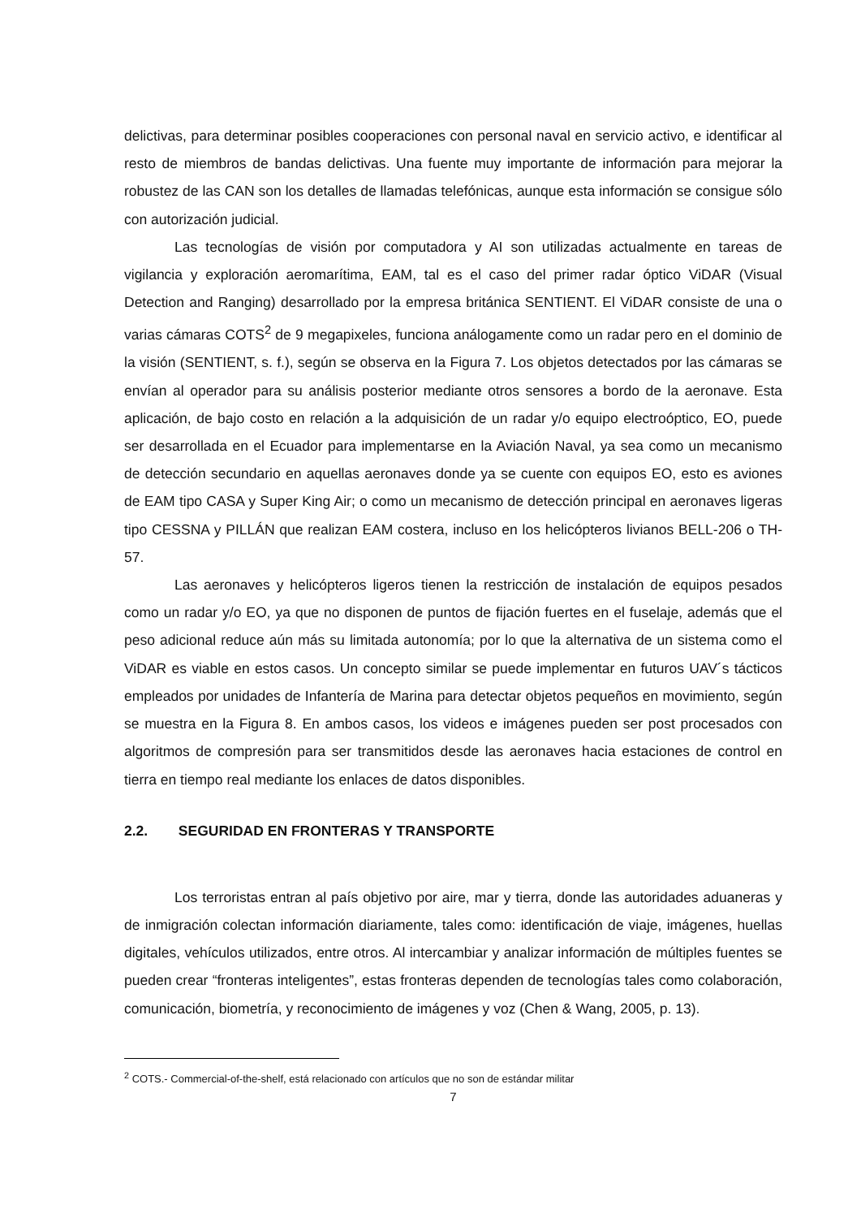delictivas, para determinar posibles cooperaciones con personal naval en servicio activo, e identificar al resto de miembros de bandas delictivas. Una fuente muy importante de información para mejorar la robustez de las CAN son los detalles de llamadas telefónicas, aunque esta información se consigue sólo con autorización judicial.
Las tecnologías de visión por computadora y AI son utilizadas actualmente en tareas de vigilancia y exploración aeromarítima, EAM, tal es el caso del primer radar óptico ViDAR (Visual Detection and Ranging) desarrollado por la empresa británica SENTIENT. El ViDAR consiste de una o varias cámaras COTS<sup>2</sup> de 9 megapixeles, funciona análogamente como un radar pero en el dominio de la visión (SENTIENT, s. f.), según se observa en la Figura 7. Los objetos detectados por las cámaras se envían al operador para su análisis posterior mediante otros sensores a bordo de la aeronave. Esta aplicación, de bajo costo en relación a la adquisición de un radar y/o equipo electroóptico, EO, puede ser desarrollada en el Ecuador para implementarse en la Aviación Naval, ya sea como un mecanismo de detección secundario en aquellas aeronaves donde ya se cuente con equipos EO, esto es aviones de EAM tipo CASA y Super King Air; o como un mecanismo de detección principal en aeronaves ligeras tipo CESSNA y PILLÁN que realizan EAM costera, incluso en los helicópteros livianos BELL-206 o TH-57.
Las aeronaves y helicópteros ligeros tienen la restricción de instalación de equipos pesados como un radar y/o EO, ya que no disponen de puntos de fijación fuertes en el fuselaje, además que el peso adicional reduce aún más su limitada autonomía; por lo que la alternativa de un sistema como el ViDAR es viable en estos casos. Un concepto similar se puede implementar en futuros UAV´s tácticos empleados por unidades de Infantería de Marina para detectar objetos pequeños en movimiento, según se muestra en la Figura 8. En ambos casos, los videos e imágenes pueden ser post procesados con algoritmos de compresión para ser transmitidos desde las aeronaves hacia estaciones de control en tierra en tiempo real mediante los enlaces de datos disponibles.
2.2. SEGURIDAD EN FRONTERAS Y TRANSPORTE
Los terroristas entran al país objetivo por aire, mar y tierra, donde las autoridades aduaneras y de inmigración colectan información diariamente, tales como: identificación de viaje, imágenes, huellas digitales, vehículos utilizados, entre otros. Al intercambiar y analizar información de múltiples fuentes se pueden crear “fronteras inteligentes”, estas fronteras dependen de tecnologías tales como colaboración, comunicación, biometría, y reconocimiento de imágenes y voz (Chen & Wang, 2005, p. 13).
<sup>2</sup> COTS.- Commercial-of-the-shelf, está relacionado con artículos que no son de estándar militar
7